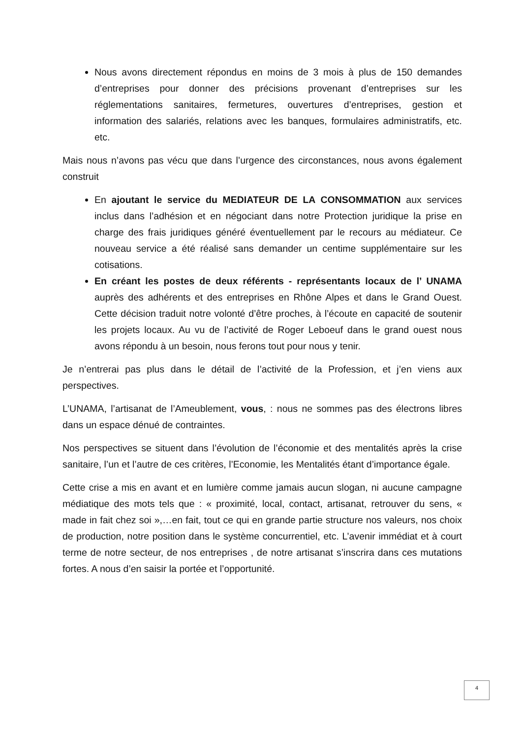Nous avons directement répondus en moins de 3 mois à plus de 150 demandes d’entreprises pour donner des précisions provenant d’entreprises sur les réglementations sanitaires, fermetures, ouvertures d’entreprises, gestion et information des salariés, relations avec les banques, formulaires administratifs, etc. etc.
Mais nous n’avons pas vécu que dans l’urgence des circonstances, nous avons également construit
En ajoutant le service du MEDIATEUR DE LA CONSOMMATION aux services inclus dans l’adhésion et en négociant dans notre Protection juridique la prise en charge des frais juridiques généré éventuellement par le recours au médiateur. Ce nouveau service a été réalisé sans demander un centime supplémentaire sur les cotisations.
En créant les postes de deux référents - représentants locaux de l’ UNAMA auprès des adhérents et des entreprises en Rhône Alpes et dans le Grand Ouest. Cette décision traduit notre volonté d’être proches, à l’écoute en capacité de soutenir les projets locaux. Au vu de l’activité de Roger Leboeuf dans le grand ouest nous avons répondu à un besoin, nous ferons tout pour nous y tenir.
Je n’entrerai pas plus dans le détail de l’activité de la Profession, et j’en viens aux perspectives.
L’UNAMA, l’artisanat de l’Ameublement, vous, : nous ne sommes pas des électrons libres dans un espace dénué de contraintes.
Nos perspectives se situent dans l’évolution de l’économie et des mentalités après la crise sanitaire, l’un et l’autre de ces critères, l’Economie, les Mentalités étant d’importance égale.
Cette crise a mis en avant et en lumière comme jamais aucun slogan, ni aucune campagne médiatique des mots tels que : « proximité, local, contact, artisanat, retrouver du sens, « made in fait chez soi »,…en fait, tout ce qui en grande partie structure nos valeurs, nos choix de production, notre position dans le système concurrentiel, etc. L’avenir immédiat et à court terme de notre secteur, de nos entreprises , de notre artisanat s’inscrira dans ces mutations fortes. A nous d’en saisir la portée et l’opportunité.
4